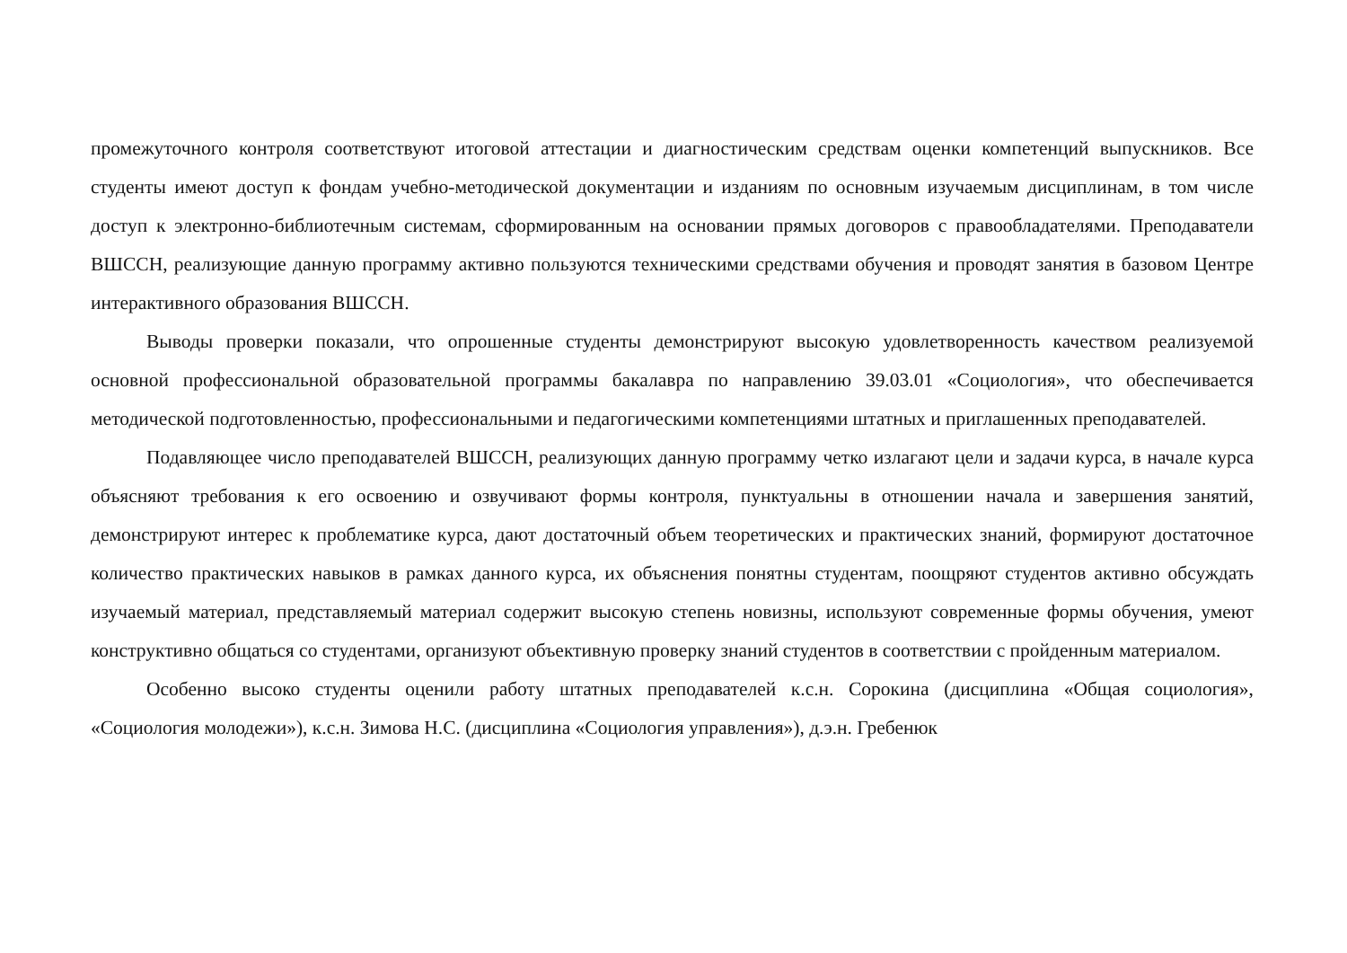промежуточного контроля соответствуют итоговой аттестации и диагностическим средствам оценки компетенций выпускников. Все студенты имеют доступ к фондам учебно-методической документации и изданиям по основным изучаемым дисциплинам, в том числе доступ к электронно-библиотечным системам, сформированным на основании прямых договоров с правообладателями. Преподаватели ВШССН, реализующие данную программу активно пользуются техническими средствами обучения и проводят занятия в базовом Центре интерактивного образования ВШССН.
Выводы проверки показали, что опрошенные студенты демонстрируют высокую удовлетворенность качеством реализуемой основной профессиональной образовательной программы бакалавра по направлению 39.03.01 «Социология», что обеспечивается методической подготовленностью, профессиональными и педагогическими компетенциями штатных и приглашенных преподавателей.
Подавляющее число преподавателей ВШССН, реализующих данную программу четко излагают цели и задачи курса, в начале курса объясняют требования к его освоению и озвучивают формы контроля, пунктуальны в отношении начала и завершения занятий, демонстрируют интерес к проблематике курса, дают достаточный объем теоретических и практических знаний, формируют достаточное количество практических навыков в рамках данного курса, их объяснения понятны студентам, поощряют студентов активно обсуждать изучаемый материал, представляемый материал содержит высокую степень новизны, используют современные формы обучения, умеют конструктивно общаться со студентами, организуют объективную проверку знаний студентов в соответствии с пройденным материалом.
Особенно высоко студенты оценили работу штатных преподавателей к.с.н. Сорокина (дисциплина «Общая социология», «Социология молодежи»), к.с.н. Зимова Н.С. (дисциплина «Социология управления»), д.э.н. Гребенюк